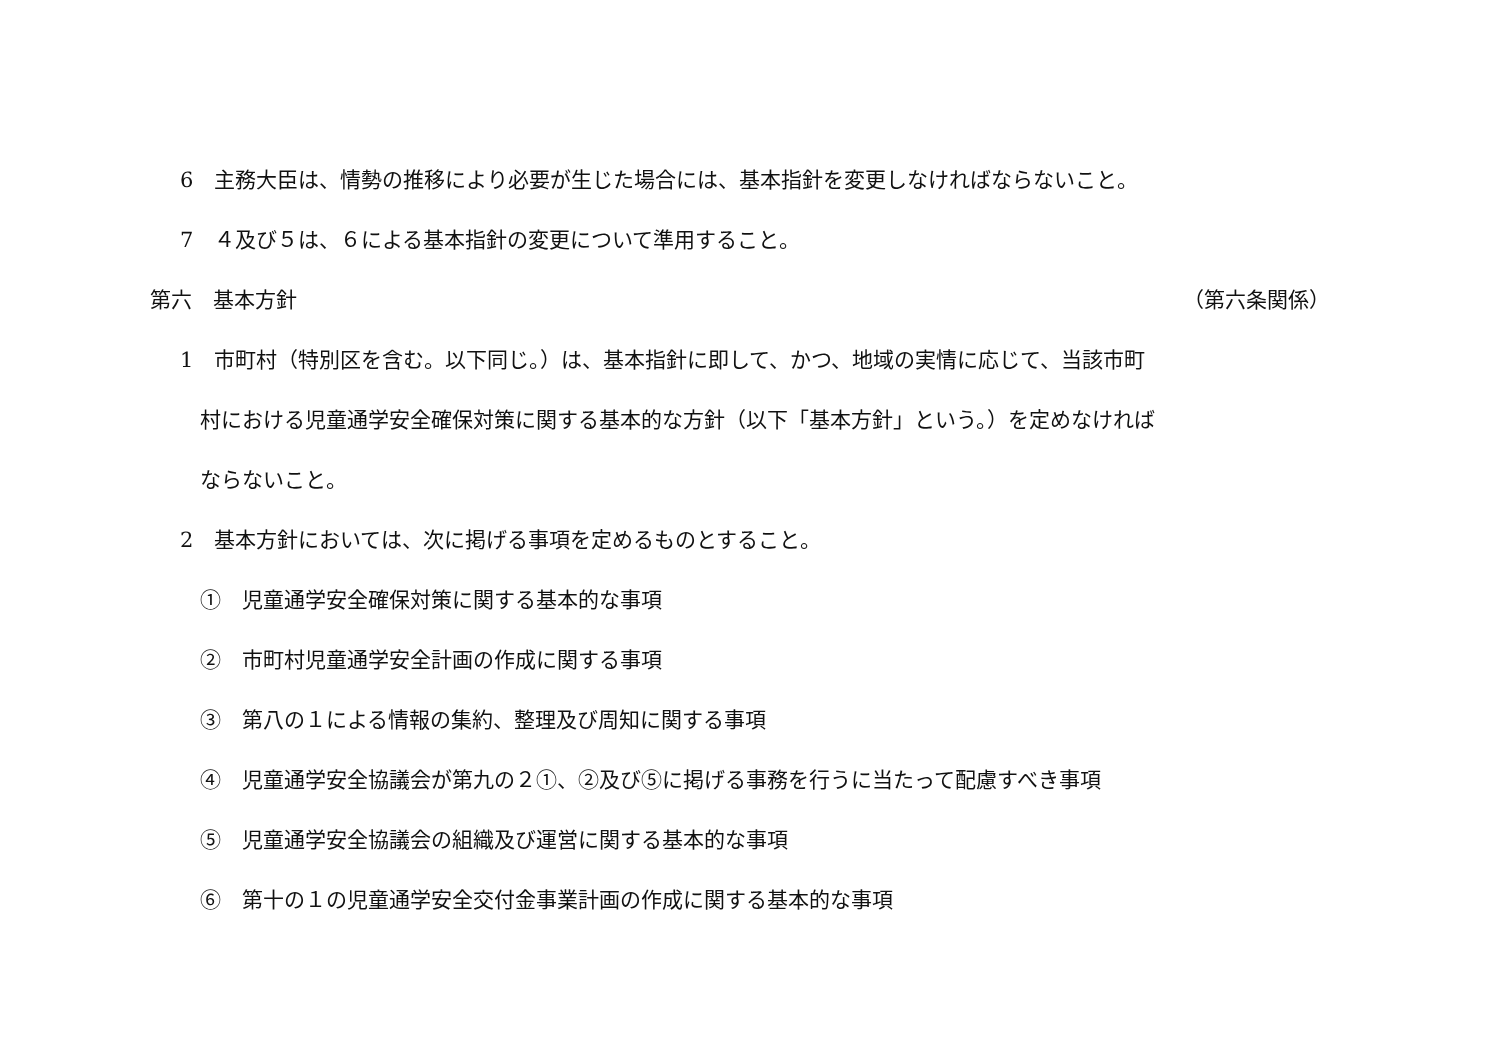6　主務大臣は、情勢の推移により必要が生じた場合には、基本指針を変更しなければならないこと。
7　４及び５は、６による基本指針の変更について準用すること。
第六　基本方針 （第六条関係）
1　市町村（特別区を含む。以下同じ。）は、基本指針に即して、かつ、地域の実情に応じて、当該市町
村における児童通学安全確保対策に関する基本的な方針（以下「基本方針」という。）を定めなければ
ならないこと。
2　基本方針においては、次に掲げる事項を定めるものとすること。
①　児童通学安全確保対策に関する基本的な事項
②　市町村児童通学安全計画の作成に関する事項
③　第八の１による情報の集約、整理及び周知に関する事項
④　児童通学安全協議会が第九の２①、②及び⑤に掲げる事務を行うに当たって配慮すべき事項
⑤　児童通学安全協議会の組織及び運営に関する基本的な事項
⑥　第十の１の児童通学安全交付金事業計画の作成に関する基本的な事項